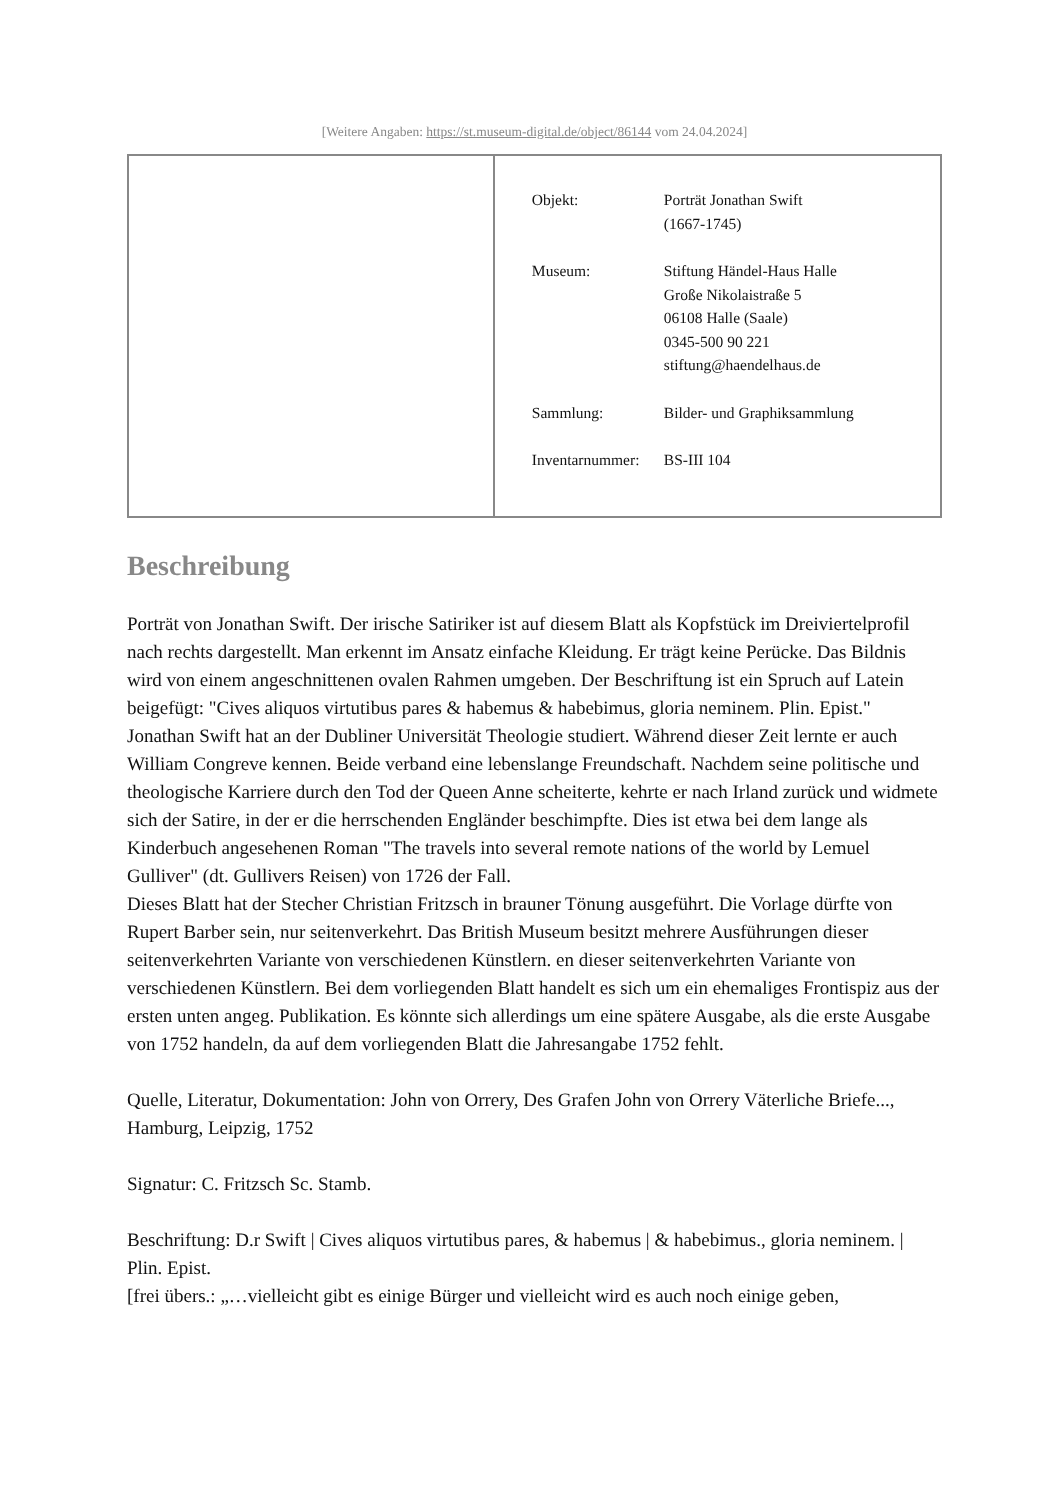[Weitere Angaben: https://st.museum-digital.de/object/86144 vom 24.04.2024]
| | / Objekt: / Porträt Jonathan Swift (1667-1745) / / Museum: / Stiftung Händel-Haus Halle Große Nikolaistraße 5 06108 Halle (Saale) 0345-500 90 221 stiftung@haendelhaus.de / / Sammlung: / Bilder- und Graphiksammlung / / Inventarnummer: / BS-III 104 / |
Beschreibung
Porträt von Jonathan Swift. Der irische Satiriker ist auf diesem Blatt als Kopfstück im Dreiviertelprofil nach rechts dargestellt. Man erkennt im Ansatz einfache Kleidung. Er trägt keine Perücke. Das Bildnis wird von einem angeschnittenen ovalen Rahmen umgeben. Der Beschriftung ist ein Spruch auf Latein beigefügt: "Cives aliquos virtutibus pares & habemus & habebimus, gloria neminem. Plin. Epist."
Jonathan Swift hat an der Dubliner Universität Theologie studiert. Während dieser Zeit lernte er auch William Congreve kennen. Beide verband eine lebenslange Freundschaft. Nachdem seine politische und theologische Karriere durch den Tod der Queen Anne scheiterte, kehrte er nach Irland zurück und widmete sich der Satire, in der er die herrschenden Engländer beschimpfte. Dies ist etwa bei dem lange als Kinderbuch angesehenen Roman "The travels into several remote nations of the world by Lemuel Gulliver" (dt. Gullivers Reisen) von 1726 der Fall.
Dieses Blatt hat der Stecher Christian Fritzsch in brauner Tönung ausgeführt. Die Vorlage dürfte von Rupert Barber sein, nur seitenverkehrt. Das British Museum besitzt mehrere Ausführungen dieser seitenverkehrten Variante von verschiedenen Künstlern. en dieser seitenverkehrten Variante von verschiedenen Künstlern. Bei dem vorliegenden Blatt handelt es sich um ein ehemaliges Frontispiz aus der ersten unten angeg. Publikation. Es könnte sich allerdings um eine spätere Ausgabe, als die erste Ausgabe von 1752 handeln, da auf dem vorliegenden Blatt die Jahresangabe 1752 fehlt.
Quelle, Literatur, Dokumentation: John von Orrery, Des Grafen John von Orrery Väterliche Briefe..., Hamburg, Leipzig, 1752
Signatur: C. Fritzsch Sc. Stamb.
Beschriftung: D.r Swift | Cives aliquos virtutibus pares, & habemus | & habebimus., gloria neminem. | Plin. Epist.
[frei übers.: „…vielleicht gibt es einige Bürger und vielleicht wird es auch noch einige geben,